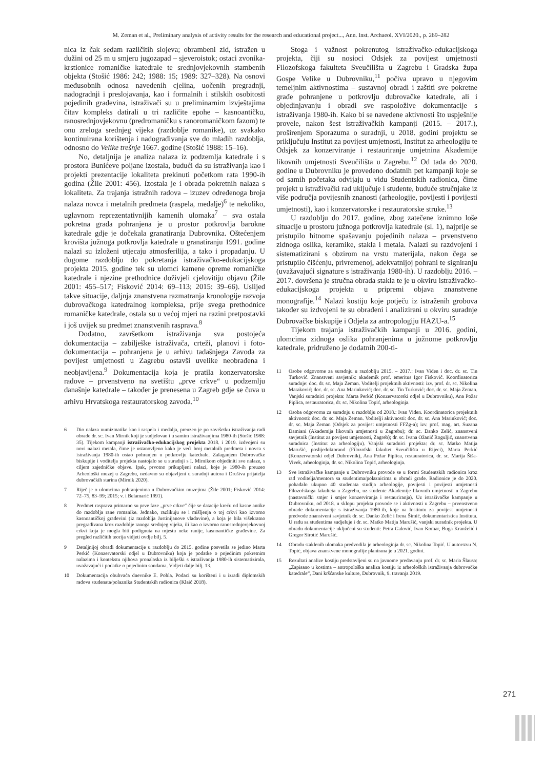M. Zeman et al., Preliminary analysis of activity results for the research and educational project..., Ann. Inst. Archaeol. XVI/2020., p. 269–282
nica iz čak sedam različitih slojeva; obrambeni zid, istražen u dužini od 25 m u smjeru jugozapad – sjeveroistok; ostaci zvonika-krstionice romaničke katedrale te srednjovjekovnih stambenih objekta (Stošić 1986: 242; 1988: 15; 1989: 327–328). Na osnovi međusobnih odnosa navedenih cjelina, uočenih pregradnji, nadogradnji i preslojavanja, kao i formalnih i stilskih osobitosti pojedinih građevina, istraživači su u preliminarnim izvještajima čitav kompleks datirali u tri različite epohe – kasnoantičku, ranosrednjovjekovnu (predromaničku s ranoromaničkom fazom) te onu zreloga srednjeg vijeka (razdoblje romanike), uz svakako kontinuirana korištenja i nadograđivanja sve do mlađih razdoblja, odnosno do Velike trešnje 1667. godine (Stošić 1988: 15–16).
No, detaljnija je analiza nalaza iz podzemlja katedrale i s prostora Bunićeve poljane izostala, budući da su istraživanja kao i projekti prezentacije lokaliteta prekinuti početkom rata 1990-ih godina (Žile 2001: 456). Izostala je i obrada pokretnih nalaza s lokaliteta. Za trajanja istražnih radova – izuzev određenoga broja nalaza novca i metalnih predmeta (raspela, medalje)<sup>6</sup> te nekoliko, uglavnom reprezentativnijih kamenih ulomaka<sup>7</sup> – sva ostala pokretna građa pohranjena je u prostor potkrovlja barokne katedrale gdje je dočekala granatiranja Dubrovnika. Oštećenjem krovišta južnoga potkrovlja katedrale u granatiranju 1991. godine nalazi su izloženi utjecaju atmosferilija, a tako i propadanju. U dugome razdoblju do pokretanja istraživačko-edukacijskoga projekta 2015. godine tek su ulomci kamene opreme romaničke katedrale i njezine prethodnice doživjeli cjelovitiju objavu (Žile 2001: 455–517; Fisković 2014: 69–113; 2015: 39–66). Uslijed takve situacije, daljnja znanstvena razmatranja kronologije razvoja dubrovačkoga katedralnog kompleksa, prije svega prethodnice romaničke katedrale, ostala su u većoj mjeri na razini pretpostavki i još uvijek su predmet znanstvenih rasprava.<sup>8</sup>
Dodatno, završetkom istraživanja sva postojeća dokumentacija – zabilješke istraživača, crteži, planovi i foto-dokumentacija – pohranjena je u arhivu tadašnjega Zavoda za povijest umjetnosti u Zagrebu ostavši uvelike neobrađena i neobjavljena.<sup>9</sup> Dokumentacija koja je pratila konzervatorske radove – prvenstveno na svetištu „prve crkve“ u podzemlju današnje katedrale – također je prenesena u Zagreb gdje se čuva u arhivu Hrvatskoga restauratorskog zavoda.<sup>10</sup>
6 Dio nalaza numizmatike kao i raspela i medalja, preuzeo je po završetku istraživanja radi obrade dr. sc. Ivan Mirnik koji je sudjelovao i u samim istraživanjima 1980-ih (Stošić 1988: 35). Tijekom kampanji istraživačko-edukacijskog projekta 2018. i 2019. izdvojeni su novi nalazi metala, čime je ustanovljeno kako je veći broj metalnih predmeta i novca s istraživanja 1980-ih ostao pohranjen u potkrovlju katedrale. Zalaganjem Dubrovačke biskupije i voditelja projekta nastojalo se u suradnji s I. Mirnikom objediniti sve nalaze, s ciljem zajedničke objave. Ipak, prvotno prikupljeni nalazi, koje je 1980-ih preuzeo Arheološki muzej u Zagrebu, nedavno su objavljeni u suradnji autora i Društva prijatelja dubrovačkih starina (Mirnik 2020).
7 Riječ je o ulomcima pohranjenima u Dubrovačkim muzejima (Žile 2001; Fisković 2014: 72–75, 83–99; 2015; v. i Belamarić 1991).
8 Predmet rasprava primarno su prve faze „prve crkve“ čije se datacije kreću od kasne antike do razdoblja rane romanike. Jednako, razlikuju se i mišljenja o toj crkvi kao izvorno kasnoantičkoj građevini (iz razdoblja Justinijanove vladavine), a koja je bila višekratno pregrađivana kroz razdoblje ranoga srednjeg vijeka, ili kao o izvorno ranosrednjovjekovnoj crkvi koja je mogla biti podignuta na mjestu neke ranije, kasnoantičke građevine. Za pregled različitih teorija vidjeti ovdje bilj. 5.
9 Detaljnijoj obradi dokumentacije u razdoblju do 2015. godine posvetila se jedino Marta Perkić (Konzervatorski odjel u Dubrovniku) koja je podatke o pojedinim pokretnim nalazima i kontekstu njihova pronalaska iz bilješki s istraživanja 1980-ih sistematizirala, uvažavajući i podatke o pojedinim sondama. Vidjeti dalje bilj. 13.
10 Dokumentacija obuhvaća dnevnike E. Pohla. Podaci su korišteni i u izradi diplomskih radova studenata/polaznika Studentskih radionica (Klaić 2018).
Stoga i važnost pokrenutog istraživačko-edukacijskoga projekta, čiji su nosioci Odsjek za povijest umjetnosti Filozofskoga fakulteta Sveučilišta u Zagrebu i Gradska župa Gospe Velike u Dubrovniku,<sup>11</sup> počiva upravo u njegovim temeljnim aktivnostima – sustavnoj obradi i zaštiti sve pokretne građe pohranjene u potkrovlju dubrovačke katedrale, ali i objedinjavanju i obradi sve raspoložive dokumentacije s istraživanja 1980-ih. Kako bi se navedene aktivnosti što uspješnije provele, nakon šest istraživačkih kampanji (2015. – 2017.), proširenjem Sporazuma o suradnji, u 2018. godini projektu se priključuju Institut za povijest umjetnosti, Institut za arheologiju te Odsjek za konzerviranje i restauriranje umjetnina Akademije likovnih umjetnosti Sveučilišta u Zagrebu.<sup>12</sup> Od tada do 2020. godine u Dubrovniku je provedeno dodatnih pet kampanji koje se od samih početaka odvijaju u vidu Studentskih radionica, čime projekt u istraživački rad uključuje i studente, buduće stručnjake iz više područja povijesnih znanosti (arheologije, povijesti i povijesti umjetnosti), kao i konzervatorske i restauratorske struke.<sup>13</sup>
U razdoblju do 2017. godine, zbog zatečene iznimno loše situacije u prostoru južnoga potkrovlja katedrale (sl. 1), najprije se pristupilo hitnome spašavanju pojedinih nalaza – prvenstveno zidnoga oslika, keramike, stakla i metala. Nalazi su razdvojeni i sistematizirani s obzirom na vrstu materijala, nakon čega se pristupilo čišćenju, privremenoj, adekvatnijoj pohrani te signiranju (uvažavajući signature s istraživanja 1980-ih). U razdoblju 2016. – 2017. dovršena je stručna obrada stakla te je u okviru istraživačko-edukacijskoga projekta u pripremi objava znanstvene monografije.<sup>14</sup> Nalazi kostiju koje potječu iz istraženih grobova također su izdvojeni te su obrađeni i analizirani u okviru suradnje Dubrovačke biskupije i Odjela za antropologiju HAZU-a.<sup>15</sup>
Tijekom trajanja istraživačkih kampanji u 2016. godini, ulomcima zidnoga oslika pohranjenima u južnome potkrovlju katedrale, pridruženo je dodatnih 200-ti-
11 Osobe odgovorne za suradnju u razdoblju 2015. – 2017.: Ivan Viđen i doc. dr. sc. Tin Turković. Znanstveni savjetnik: akademik prof. emeritus Igor Fisković. Koordinatorica suradnje: doc. dr. sc. Maja Zeman. Voditelji projektnih aktivnosti: izv. prof. dr. sc. Nikolina Maraković; doc. dr. sc. Ana Marinković; doc. dr. sc. Tin Turković; doc. dr. sc. Maja Zeman. Vanjski suradnici projekta: Marta Perkić (Konzervatorski odjel u Dubrovniku), Ana Požar Piplica, restauratorica, dr. sc. Nikolina Topić, arheologinja.
12 Osoba odgovorna za suradnju u razdoblju od 2018.: Ivan Viđen. Koordinatorica projektnih aktivnosti: doc. dr. sc. Maja Zeman. Voditelji aktivnosti: doc. dr. sc. Ana Marinković; doc. dr. sc. Maja Zeman (Odsjek za povijest umjetnosti FFZg-a); izv. prof. mag. art. Suzana Damiani (Akademija likovnih umjetnosti u Zagrebu); dr. sc. Danko Zelić, znanstveni savjetnik (Institut za povijest umjetnosti, Zagreb); dr. sc. Ivana Ožanić Roguljić, znanstvena suradnica (Institut za arheologiju). Vanjski suradnici projekta: dr. sc. Matko Matija Marušić, poslijedoktorand (Filozofski fakultet Sveučilišta u Rijeci), Marta Perkić (Konzervatorski odjel Dubrovnik), Ana Požar Piplica, restauratorica, dr. sc. Marija Šiša-Vivek, arheologinja, dr. sc. Nikolina Topić, arheologinja.
13 Sve istraživačke kampanje u Dubrovniku provode se u formi Studentskih radionica kroz rad voditelja/mentora sa studentima/polaznicima u obradi građe. Radionice je do 2020. pohađalo ukupno 40 studenata studija arheologije, povijesti i povijesti umjetnosti Filozofskoga fakulteta u Zagrebu, uz studente Akademije likovnih umjetnosti u Zagrebu (nastavnički smjer i smjer konzerviranja i restauriranja). Uz istraživačke kampanje u Dubrovniku, od 2018. u sklopu projekta provode se i aktivnosti u Zagrebu – prvenstveno obrade dokumentacije s istraživanja 1980-ih, koje na Institutu za povijest umjetnosti predvode znanstveni savjetnik dr. sc. Danko Zelić i Irena Šimić, dokumentaristica Instituta. U radu sa studentima sudjeluje i dr. sc. Matko Matija Marušić, vanjski suradnik projekta. U obradu dokumentacije uključeni su studenti: Petra Galović, Ivan Komar, Buga Kranželić i Gregor Sirotić Marušić.
14 Obradu staklenih ulomaka predvodila je arheologinja dr. sc. Nikolina Topić. U autorstvu N. Topić, objava znanstvene monografije planirana je u 2021. godini.
15 Rezultati analize kostiju predstavljeni su na javnome predavanju prof. dr. sc. Maria Šlausa: „Zapisano u kostima – antropološka analiza kostiju iz arheoloških istraživanja dubrovačke katedrale“, Dani kršćanske kulture, Dubrovnik, 9. travanja 2019.
271